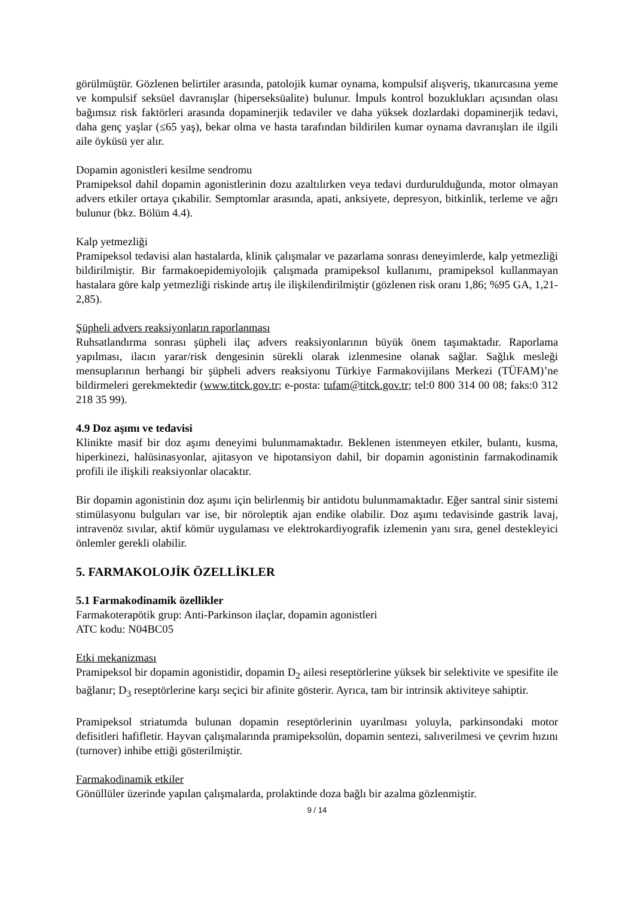görülmüştür. Gözlenen belirtiler arasında, patolojik kumar oynama, kompulsif alışveriş, tıkanırcasına yeme ve kompulsif seksüel davranışlar (hiperseksüalite) bulunur. İmpuls kontrol bozuklukları açısından olası bağımsız risk faktörleri arasında dopaminerjik tedaviler ve daha yüksek dozlardaki dopaminerjik tedavi, daha genç yaşlar (≤65 yaş), bekar olma ve hasta tarafından bildirilen kumar oynama davranışları ile ilgili aile öyküsü yer alır.
Dopamin agonistleri kesilme sendromu
Pramipeksol dahil dopamin agonistlerinin dozu azaltılırken veya tedavi durdurulduğunda, motor olmayan advers etkiler ortaya çıkabilir. Semptomlar arasında, apati, anksiyete, depresyon, bitkinlik, terleme ve ağrı bulunur (bkz. Bölüm 4.4).
Kalp yetmezliği
Pramipeksol tedavisi alan hastalarda, klinik çalışmalar ve pazarlama sonrası deneyimlerde, kalp yetmezliği bildirilmiştir. Bir farmakoepidemiyolojik çalışmada pramipeksol kullanımı, pramipeksol kullanmayan hastalara göre kalp yetmezliği riskinde artış ile ilişkilendirilmiştir (gözlenen risk oranı 1,86; %95 GA, 1,21-2,85).
Şüpheli advers reaksiyonların raporlanması
Ruhsatlandırma sonrası şüpheli ilaç advers reaksiyonlarının büyük önem taşımaktadır. Raporlama yapılması, ilacın yarar/risk dengesinin sürekli olarak izlenmesine olanak sağlar. Sağlık mesleği mensuplarının herhangi bir şüpheli advers reaksiyonu Türkiye Farmakovijilans Merkezi (TÜFAM)’ne bildirmeleri gerekmektedir (www.titck.gov.tr; e-posta: tufam@titck.gov.tr; tel:0 800 314 00 08; faks:0 312 218 35 99).
4.9 Doz aşımı ve tedavisi
Klinikte masif bir doz aşımı deneyimi bulunmamaktadır. Beklenen istenmeyen etkiler, bulantı, kusma, hiperkinezi, halüsinasyonlar, ajitasyon ve hipotansiyon dahil, bir dopamin agonistinin farmakodinamik profili ile ilişkili reaksiyonlar olacaktır.
Bir dopamin agonistinin doz aşımı için belirlenmiş bir antidotu bulunmamaktadır. Eğer santral sinir sistemi stimülasyonu bulguları var ise, bir nöroleptik ajan endike olabilir. Doz aşımı tedavisinde gastrik lavaj, intravenöz sıvılar, aktif kömür uygulaması ve elektrokardiyografik izlemenin yanı sıra, genel destekleyici önlemler gerekli olabilir.
5. FARMAKOLOJİK ÖZELLİKLER
5.1 Farmakodinamik özellikler
Farmakoterapötik grup: Anti-Parkinson ilaçlar, dopamin agonistleri
ATC kodu: N04BC05
Etki mekanizması
Pramipeksol bir dopamin agonistidir, dopamin D<sub>2</sub> ailesi reseptörlerine yüksek bir selektivite ve spesifite ile bağlanır; D<sub>3</sub> reseptörlerine karşı seçici bir afinite gösterir. Ayrıca, tam bir intrinsik aktiviteye sahiptir.
Pramipeksol striatumda bulunan dopamin reseptörlerinin uyarılması yoluyla, parkinsondaki motor defisitleri hafifletir. Hayvan çalışmalarında pramipeksolün, dopamin sentezi, salıverilmesi ve çevrim hızını (turnover) inhibe ettiği gösterilmiştir.
Farmakodinamik etkiler
Gönüllüler üzerinde yapılan çalışmalarda, prolaktinde doza bağlı bir azalma gözlenmiştir.
9 / 14